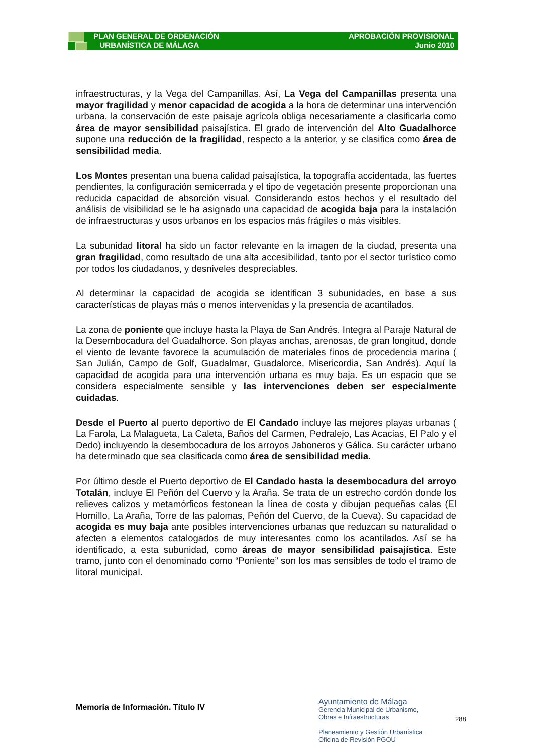PLAN GENERAL DE ORDENACIÓN
URBANÍSTICA DE MÁLAGA
APROBACIÓN PROVISIONAL
Junio 2010
infraestructuras, y la Vega del Campanillas. Así, La Vega del Campanillas presenta una mayor fragilidad y menor capacidad de acogida a la hora de determinar una intervención urbana, la conservación de este paisaje agrícola obliga necesariamente a clasificarla como área de mayor sensibilidad paisajística. El grado de intervención del Alto Guadalhorce supone una reducción de la fragilidad, respecto a la anterior, y se clasifica como área de sensibilidad media.
Los Montes presentan una buena calidad paisajística, la topografía accidentada, las fuertes pendientes, la configuración semicerrada y el tipo de vegetación presente proporcionan una reducida capacidad de absorción visual. Considerando estos hechos y el resultado del análisis de visibilidad se le ha asignado una capacidad de acogida baja para la instalación de infraestructuras y usos urbanos en los espacios más frágiles o más visibles.
La subunidad litoral ha sido un factor relevante en la imagen de la ciudad, presenta una gran fragilidad, como resultado de una alta accesibilidad, tanto por el sector turístico como por todos los ciudadanos, y desniveles despreciables.
Al determinar la capacidad de acogida se identifican 3 subunidades, en base a sus características de playas más o menos intervenidas y la presencia de acantilados.
La zona de poniente que incluye hasta la Playa de San Andrés. Integra al Paraje Natural de la Desembocadura del Guadalhorce. Son playas anchas, arenosas, de gran longitud, donde el viento de levante favorece la acumulación de materiales finos de procedencia marina ( San Julián, Campo de Golf, Guadalmar, Guadalorce, Misericordia, San Andrés). Aquí la capacidad de acogida para una intervención urbana es muy baja. Es un espacio que se considera especialmente sensible y las intervenciones deben ser especialmente cuidadas.
Desde el Puerto al puerto deportivo de El Candado incluye las mejores playas urbanas ( La Farola, La Malagueta, La Caleta, Baños del Carmen, Pedralejo, Las Acacias, El Palo y el Dedo) incluyendo la desembocadura de los arroyos Jaboneros y Gálica. Su carácter urbano ha determinado que sea clasificada como área de sensibilidad media.
Por último desde el Puerto deportivo de El Candado hasta la desembocadura del arroyo Totalán, incluye El Peñón del Cuervo y la Araña. Se trata de un estrecho cordón donde los relieves calizos y metamórficos festonean la línea de costa y dibujan pequeñas calas (El Hornillo, La Araña, Torre de las palomas, Peñón del Cuervo, de la Cueva). Su capacidad de acogida es muy baja ante posibles intervenciones urbanas que reduzcan su naturalidad o afecten a elementos catalogados de muy interesantes como los acantilados. Así se ha identificado, a esta subunidad, como áreas de mayor sensibilidad paisajística. Este tramo, junto con el denominado como “Poniente” son los mas sensibles de todo el tramo de litoral municipal.
Memoria de Información. Título IV
Ayuntamiento de Málaga
Gerencia Municipal de Urbanismo,
Obras e Infraestructuras
Planeamiento y Gestión Urbanística
Oficina de Revisión PGOU
288